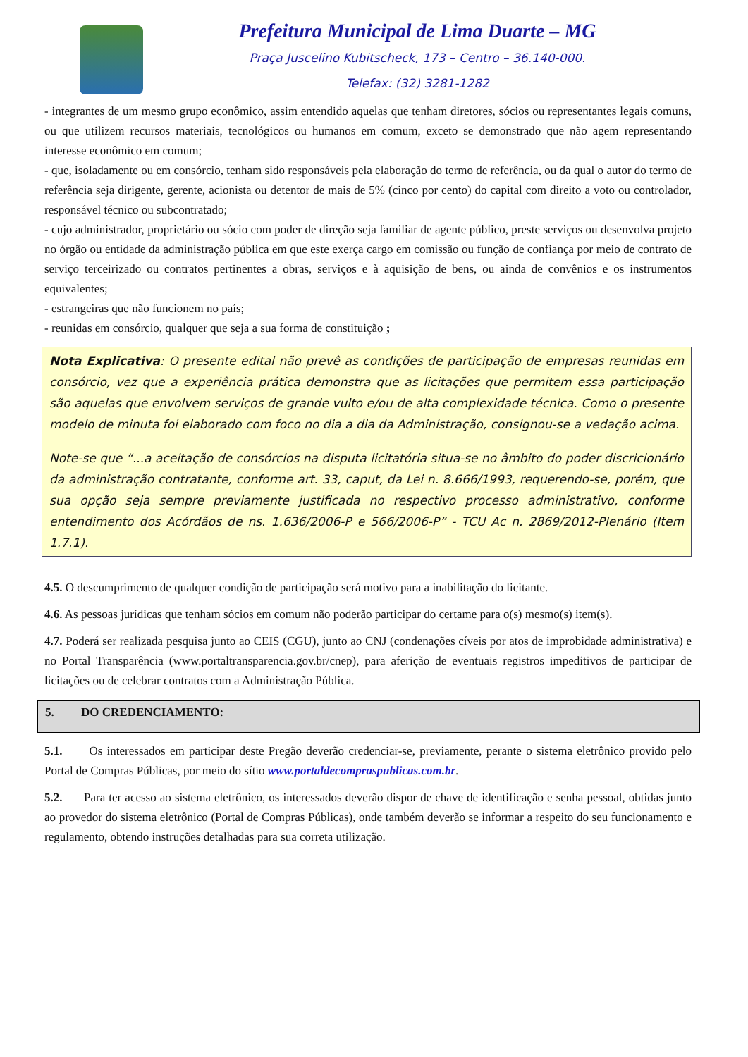Prefeitura Municipal de Lima Duarte – MG
Praça Juscelino Kubitscheck, 173 – Centro – 36.140-000.
Telefax: (32) 3281-1282
- integrantes de um mesmo grupo econômico, assim entendido aquelas que tenham diretores, sócios ou representantes legais comuns, ou que utilizem recursos materiais, tecnológicos ou humanos em comum, exceto se demonstrado que não agem representando interesse econômico em comum;
- que, isoladamente ou em consórcio, tenham sido responsáveis pela elaboração do termo de referência, ou da qual o autor do termo de referência seja dirigente, gerente, acionista ou detentor de mais de 5% (cinco por cento) do capital com direito a voto ou controlador, responsável técnico ou subcontratado;
- cujo administrador, proprietário ou sócio com poder de direção seja familiar de agente público, preste serviços ou desenvolva projeto no órgão ou entidade da administração pública em que este exerça cargo em comissão ou função de confiança por meio de contrato de serviço terceirizado ou contratos pertinentes a obras, serviços e à aquisição de bens, ou ainda de convênios e os instrumentos equivalentes;
- estrangeiras que não funcionem no país;
- reunidas em consórcio, qualquer que seja a sua forma de constituição ;
Nota Explicativa: O presente edital não prevê as condições de participação de empresas reunidas em consórcio, vez que a experiência prática demonstra que as licitações que permitem essa participação são aquelas que envolvem serviços de grande vulto e/ou de alta complexidade técnica. Como o presente modelo de minuta foi elaborado com foco no dia a dia da Administração, consignou-se a vedação acima.
Note-se que “...a aceitação de consórcios na disputa licitatória situa-se no âmbito do poder discricionário da administração contratante, conforme art. 33, caput, da Lei n. 8.666/1993, requerendo-se, porém, que sua opção seja sempre previamente justificada no respectivo processo administrativo, conforme entendimento dos Acórdãos de ns. 1.636/2006-P e 566/2006-P” - TCU Ac n. 2869/2012-Plenário (Item 1.7.1).
4.5. O descumprimento de qualquer condição de participação será motivo para a inabilitação do licitante.
4.6. As pessoas jurídicas que tenham sócios em comum não poderão participar do certame para o(s) mesmo(s) item(s).
4.7. Poderá ser realizada pesquisa junto ao CEIS (CGU), junto ao CNJ (condenações cíveis por atos de improbidade administrativa) e no Portal Transparência (www.portaltransparencia.gov.br/cnep), para aferição de eventuais registros impeditivos de participar de licitações ou de celebrar contratos com a Administração Pública.
5. DO CREDENCIAMENTO:
5.1. Os interessados em participar deste Pregão deverão credenciar-se, previamente, perante o sistema eletrônico provido pelo Portal de Compras Públicas, por meio do sítio www.portaldecompraspublicas.com.br.
5.2. Para ter acesso ao sistema eletrônico, os interessados deverão dispor de chave de identificação e senha pessoal, obtidas junto ao provedor do sistema eletrônico (Portal de Compras Públicas), onde também deverão se informar a respeito do seu funcionamento e regulamento, obtendo instruções detalhadas para sua correta utilização.